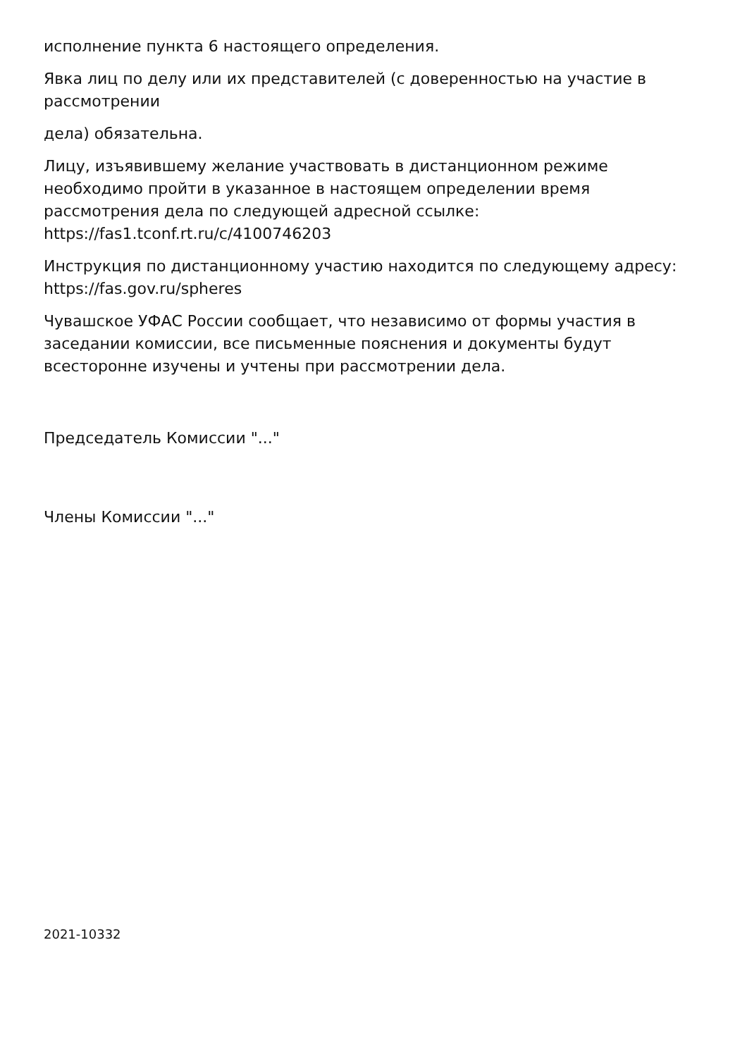исполнение пункта 6 настоящего определения.
Явка лиц по делу или их представителей (с доверенностью на участие в рассмотрении
дела) обязательна.
Лицу, изъявившему желание участвовать в дистанционном режиме необходимо пройти в указанное в настоящем определении время рассмотрения дела по следующей адресной ссылке: https://fas1.tconf.rt.ru/c/4100746203
Инструкция по дистанционному участию находится по следующему адресу: https://fas.gov.ru/spheres
Чувашское УФАС России сообщает, что независимо от формы участия в заседании комиссии, все письменные пояснения и документы будут всесторонне изучены и учтены при рассмотрении дела.
Председатель Комиссии "..."
Члены Комиссии "..."
2021-10332